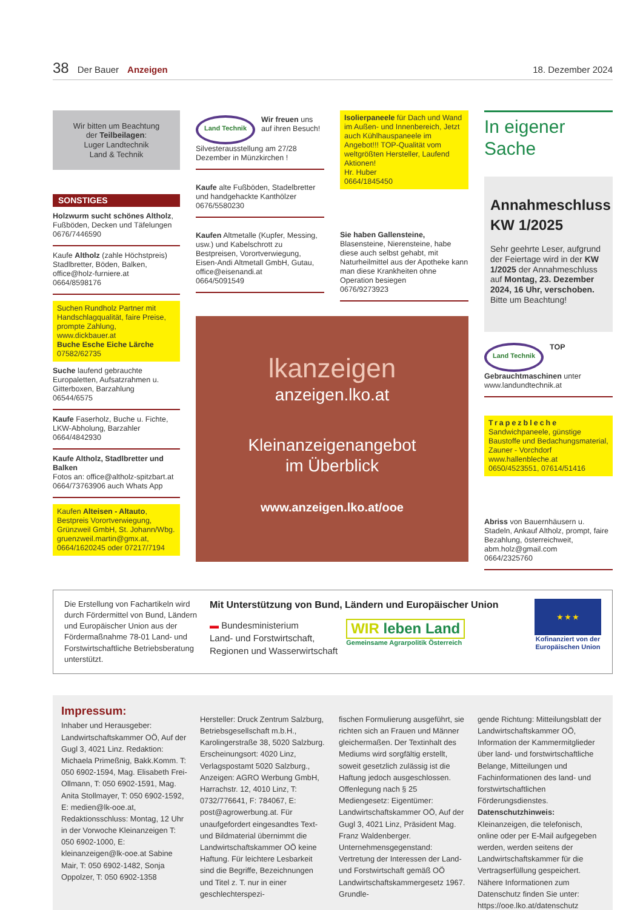38 Der Bauer Anzeigen 18. Dezember 2024
Wir bitten um Beachtung
der Teilbeilagen:
Luger Landtechnik
Land & Technik
SONSTIGES
Holzwurm sucht schönes Altholz, Fußböden, Decken und Täfelungen
0676/7446590
Kaufe Altholz (zahle Höchstpreis) Stadlbretter, Böden, Balken, office@holz-furniere.at
0664/8598176
Suchen Rundholz Partner mit Handschlagqualität, faire Preise, prompte Zahlung, www.dickbauer.at
Buche Esche Eiche Lärche
07582/62735
Suche laufend gebrauchte Europaletten, Aufsatzrahmen u. Gitterboxen, Barzahlung
06544/6575
Kaufe Faserholz, Buche u. Fichte, LKW-Abholung, Barzahler
0664/4842930
Kaufe Altholz, Stadlbretter und Balken
Fotos an: office@altholz-spitzbart.at
0664/73763906 auch Whats App
Kaufen Alteisen - Altauto, Bestpreis Vorortverwiegung, Grünzweil GmbH, St. Johann/Wbg. gruenzweil.martin@gmx.at, 0664/1620245 oder 07217/7194
Land Technik Wir freuen uns auf ihren Besuch! Silvesterausstellung am 27/28 Dezember in Münzkirchen !
Kaufe alte Fußböden, Stadelbretter und handgehackte Kanthölzer
0676/5580230
Kaufen Altmetalle (Kupfer, Messing, usw.) und Kabelschrott zu Bestpreisen, Vorortverwiegung, Eisen-Andi Altmetall GmbH, Gutau, office@eisenandi.at
0664/5091549
Isolierpaneele für Dach und Wand im Außen- und Innenbereich, Jetzt auch Kühlhauspaneele im Angebot!!! TOP-Qualität vom weltgrößten Hersteller, Laufend Aktionen!
Hr. Huber
0664/1845450
Sie haben Gallensteine, Blasensteine, Nierensteine, habe diese auch selbst gehabt, mit Naturheilmittel aus der Apotheke kann man diese Krankheiten ohne Operation besiegen
0676/9273923
lkanzeigen
anzeigen.lko.at
Kleinanzeigenangebot
im Überblick
www.anzeigen.lko.at/ooe
In eigener Sache
Annahmeschluss
KW 1/2025
Sehr geehrte Leser, aufgrund der Feiertage wird in der KW 1/2025 der Annahmeschluss auf Montag, 23. Dezember 2024, 16 Uhr, verschoben.
Bitte um Beachtung!
Land Technik TOP Gebrauchtmaschinen unter www.landundtechnik.at
Trapezbleche
Sandwichpaneele, günstige Baustoffe und Bedachungsmaterial, Zauner - Vorchdorf
www.hallenbleche.at
0650/4523551, 07614/51416
Abriss von Bauernhäusern u. Stadeln, Ankauf Altholz, prompt, faire Bezahlung, österreichweit, abm.holz@gmail.com
0664/2325760
Die Erstellung von Fachartikeln wird durch Fördermittel von Bund, Ländern und Europäischer Union aus der Fördermaßnahme 78-01 Land- und Forstwirtschaftliche Betriebsberatung unterstützt.
Mit Unterstützung von Bund, Ländern und Europäischer Union
▬ Bundesministerium
Land- und Forstwirtschaft,
Regionen und Wasserwirtschaft
WIR leben Land
Gemeinsame Agrarpolitik Österreich
★ ★ ★
Kofinanziert von der Europäischen Union
Impressum:
Inhaber und Herausgeber: Landwirtschaftskammer OÖ, Auf der Gugl 3, 4021 Linz. Redaktion: Michaela Primeßnig, Bakk.Komm. T: 050 6902-1594, Mag. Elisabeth Frei-Ollmann, T: 050 6902-1591, Mag. Anita Stollmayer, T: 050 6902-1592, E: medien@lk-ooe.at, Redaktionsschluss: Montag, 12 Uhr in der Vorwoche Kleinanzeigen T: 050 6902-1000, E: kleinanzeigen@lk-ooe.at Sabine Mair, T: 050 6902-1482, Sonja Oppolzer, T: 050 6902-1358
Hersteller: Druck Zentrum Salzburg, Betriebsgesellschaft m.b.H., Karolingerstraße 38, 5020 Salzburg. Erscheinungsort: 4020 Linz, Verlagspostamt 5020 Salzburg., Anzeigen: AGRO Werbung GmbH, Harrachstr. 12, 4010 Linz, T: 0732/776641, F: 784067, E: post@agrowerbung.at. Für unaufgefordert eingesandtes Text- und Bildmaterial übernimmt die Landwirtschaftskammer OÖ keine Haftung. Für leichtere Lesbarkeit sind die Begriffe, Bezeichnungen und Titel z. T. nur in einer geschlechterspezi-
fischen Formulierung ausgeführt, sie richten sich an Frauen und Männer gleichermaßen. Der Textinhalt des Mediums wird sorgfältig erstellt, soweit gesetzlich zulässig ist die Haftung jedoch ausgeschlossen. Offenlegung nach § 25 Mediengesetz: Eigentümer: Landwirtschaftskammer OÖ, Auf der Gugl 3, 4021 Linz, Präsident Mag. Franz Waldenberger. Unternehmensgegenstand: Vertretung der Interessen der Land- und Forstwirtschaft gemäß OÖ Landwirtschaftskammergesetz 1967. Grundle-
gende Richtung: Mitteilungsblatt der Landwirtschaftskammer OÖ, Information der Kammermitglieder über land- und forstwirtschaftliche Belange, Mitteilungen und Fachinformationen des land- und forstwirtschaftlichen Förderungsdienstes. Datenschutzhinweis: Kleinanzeigen, die telefonisch, online oder per E-Mail aufgegeben werden, werden seitens der Landwirtschaftskammer für die Vertragserfüllung gespeichert. Nähere Informationen zum Datenschutz finden Sie unter: https://ooe.lko.at/datenschutz